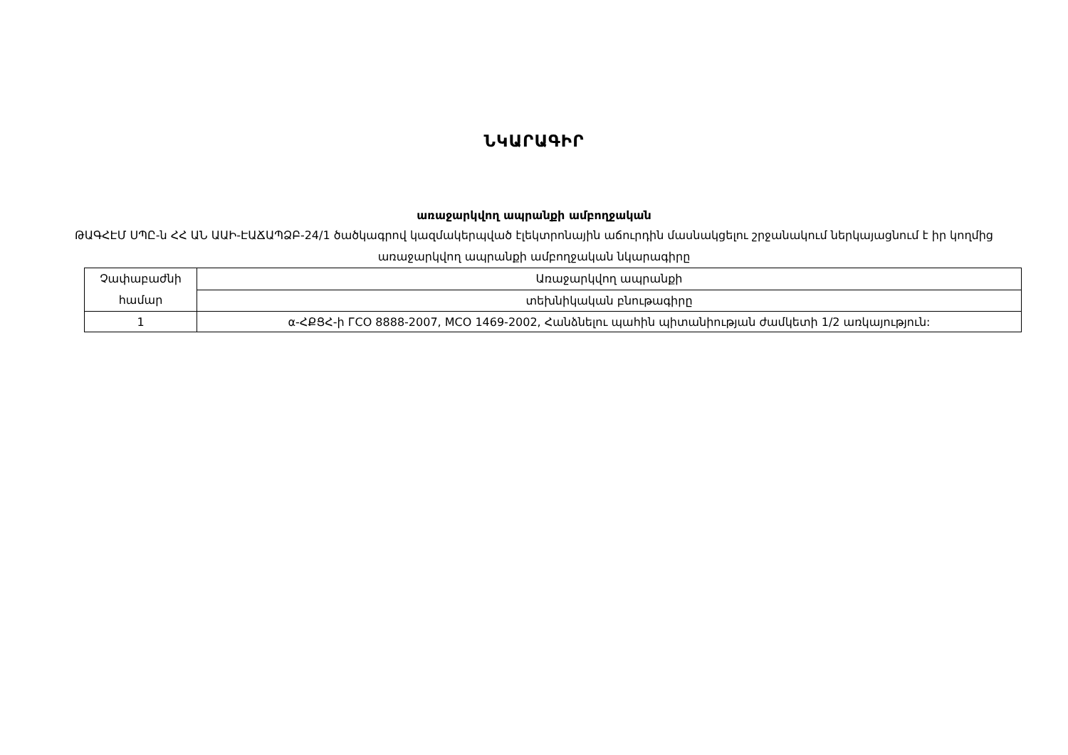ՆԿԱՐԱԳԻՐ
առաջարկվող ապրանքի ամբողջական
ԹԱԳՀԷՄ ՍՊԸ-ն ՀՀ ԱՆ ԱԱԻ-ԷԱՃԱՊՁԲ-24/1 ծածկագրով կազմակերպված էլեկտրոնային աճուրդին մասնակցելու շրջանակում ներկայացնում է իր կողմից առաջարկվող ապրանքի ամբողջական նկարագիրը
| Չափաբաժնի համար | Առաջարկվող ապրանքի |
| | տեխնիկական բնութագիրը |
| 1 | α-ՀՔՑՀ-ի ГСО 8888-2007, МСО 1469-2002, Հանձնելու պահին պիտանիության ժամկետի 1/2 առկայություն: |